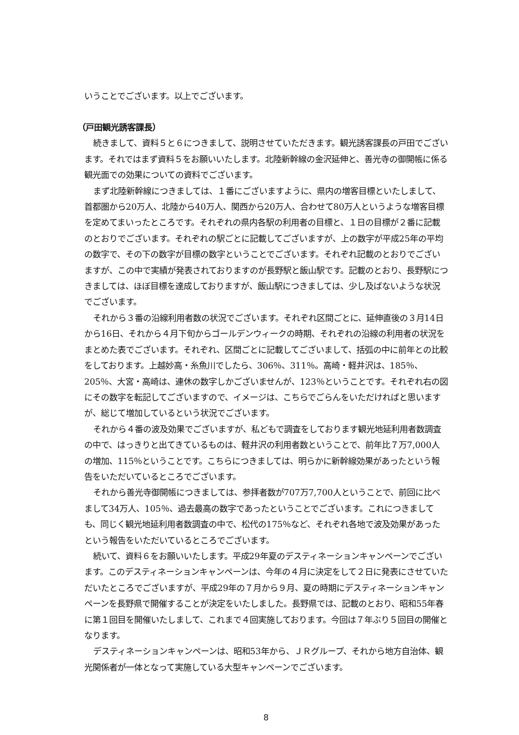いうことでございます。以上でございます。
（戸田観光誘客課長）
続きまして、資料５と６につきまして、説明させていただきます。観光誘客課長の戸田でございます。それではまず資料５をお願いいたします。北陸新幹線の金沢延伸と、善光寺の御開帳に係る観光面での効果についての資料でございます。
まず北陸新幹線につきましては、１番にございますように、県内の増客目標といたしまして、首都圏から20万人、北陸から40万人、関西から20万人、合わせて80万人というような増客目標を定めてまいったところです。それぞれの県内各駅の利用者の目標と、１日の目標が２番に記載のとおりでございます。それぞれの駅ごとに記載してございますが、上の数字が平成25年の平均の数字で、その下の数字が目標の数字ということでございます。それぞれ記載のとおりでございますが、この中で実績が発表されておりますのが長野駅と飯山駅です。記載のとおり、長野駅につきましては、ほぼ目標を達成しておりますが、飯山駅につきましては、少し及ばないような状況でございます。
それから３番の沿線利用者数の状況でございます。それぞれ区間ごとに、延伸直後の３月14日から16日、それから４月下旬からゴールデンウィークの時期、それぞれの沿線の利用者の状況をまとめた表でございます。それぞれ、区間ごとに記載してございまして、括弧の中に前年との比較をしております。上越妙高・糸魚川でしたら、306％、311％。高崎・軽井沢は、185％、205％、大宮・高崎は、連休の数字しかございませんが、123％ということです。それぞれ右の図にその数字を転記してございますので、イメージは、こちらでごらんをいただければと思いますが、総じて増加しているという状況でございます。
それから４番の波及効果でございますが、私どもで調査をしております観光地延利用者数調査の中で、はっきりと出てきているものは、軽井沢の利用者数ということで、前年比７万7,000人の増加、115％ということです。こちらにつきましては、明らかに新幹線効果があったという報告をいただいているところでございます。
それから善光寺御開帳につきましては、参拝者数が707万7,700人ということで、前回に比べまして34万人、105％、過去最高の数字であったということでございます。これにつきましても、同じく観光地延利用者数調査の中で、松代の175％など、それぞれ各地で波及効果があったという報告をいただいているところでございます。
続いて、資料６をお願いいたします。平成29年夏のデスティネーションキャンペーンでございます。このデスティネーションキャンペーンは、今年の４月に決定をして２日に発表にさせていただいたところでございますが、平成29年の７月から９月、夏の時期にデスティネーションキャンペーンを長野県で開催することが決定をいたしました。長野県では、記載のとおり、昭和55年春に第１回目を開催いたしまして、これまで４回実施しております。今回は７年ぶり５回目の開催となります。
デスティネーションキャンペーンは、昭和53年から、ＪＲグループ、それから地方自治体、観光関係者が一体となって実施している大型キャンペーンでございます。
8